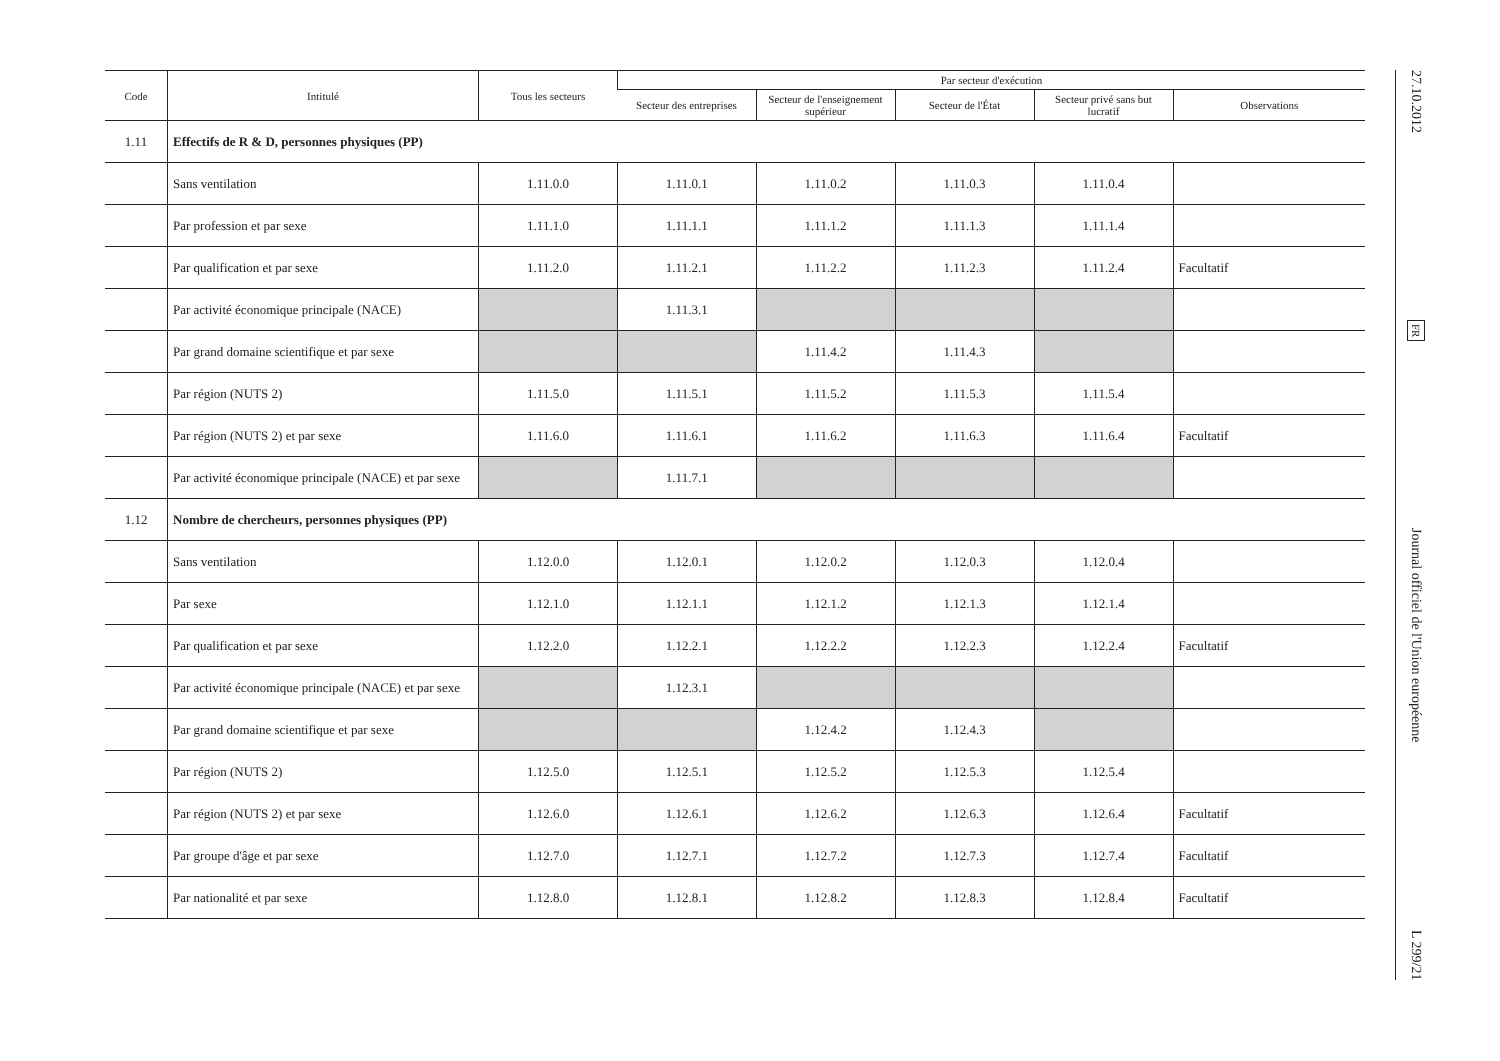| Code | Intitulé | Tous les secteurs | Par secteur d'exécution | | | | |
| --- | --- | --- | --- | --- | --- | --- | --- |
| | | | Secteur des entreprises | Secteur de l'enseignement supérieur | Secteur de l'État | Secteur privé sans but lucratif | Observations |
| 1.11 | Effectifs de R & D, personnes physiques (PP) | | | | | | |
| | Sans ventilation | 1.11.0.0 | 1.11.0.1 | 1.11.0.2 | 1.11.0.3 | 1.11.0.4 | |
| | Par profession et par sexe | 1.11.1.0 | 1.11.1.1 | 1.11.1.2 | 1.11.1.3 | 1.11.1.4 | |
| | Par qualification et par sexe | 1.11.2.0 | 1.11.2.1 | 1.11.2.2 | 1.11.2.3 | 1.11.2.4 | Facultatif |
| | Par activité économique principale (NACE) | | 1.11.3.1 | | | | |
| | Par grand domaine scientifique et par sexe | | | 1.11.4.2 | 1.11.4.3 | | |
| | Par région (NUTS 2) | 1.11.5.0 | 1.11.5.1 | 1.11.5.2 | 1.11.5.3 | 1.11.5.4 | |
| | Par région (NUTS 2) et par sexe | 1.11.6.0 | 1.11.6.1 | 1.11.6.2 | 1.11.6.3 | 1.11.6.4 | Facultatif |
| | Par activité économique principale (NACE) et par sexe | | 1.11.7.1 | | | | |
| 1.12 | Nombre de chercheurs, personnes physiques (PP) | | | | | | |
| | Sans ventilation | 1.12.0.0 | 1.12.0.1 | 1.12.0.2 | 1.12.0.3 | 1.12.0.4 | |
| | Par sexe | 1.12.1.0 | 1.12.1.1 | 1.12.1.2 | 1.12.1.3 | 1.12.1.4 | |
| | Par qualification et par sexe | 1.12.2.0 | 1.12.2.1 | 1.12.2.2 | 1.12.2.3 | 1.12.2.4 | Facultatif |
| | Par activité économique principale (NACE) et par sexe | | 1.12.3.1 | | | | |
| | Par grand domaine scientifique et par sexe | | | 1.12.4.2 | 1.12.4.3 | | |
| | Par région (NUTS 2) | 1.12.5.0 | 1.12.5.1 | 1.12.5.2 | 1.12.5.3 | 1.12.5.4 | |
| | Par région (NUTS 2) et par sexe | 1.12.6.0 | 1.12.6.1 | 1.12.6.2 | 1.12.6.3 | 1.12.6.4 | Facultatif |
| | Par groupe d'âge et par sexe | 1.12.7.0 | 1.12.7.1 | 1.12.7.2 | 1.12.7.3 | 1.12.7.4 | Facultatif |
| | Par nationalité et par sexe | 1.12.8.0 | 1.12.8.1 | 1.12.8.2 | 1.12.8.3 | 1.12.8.4 | Facultatif |
27.10.2012
FR
Journal officiel de l'Union européenne
L 299/21